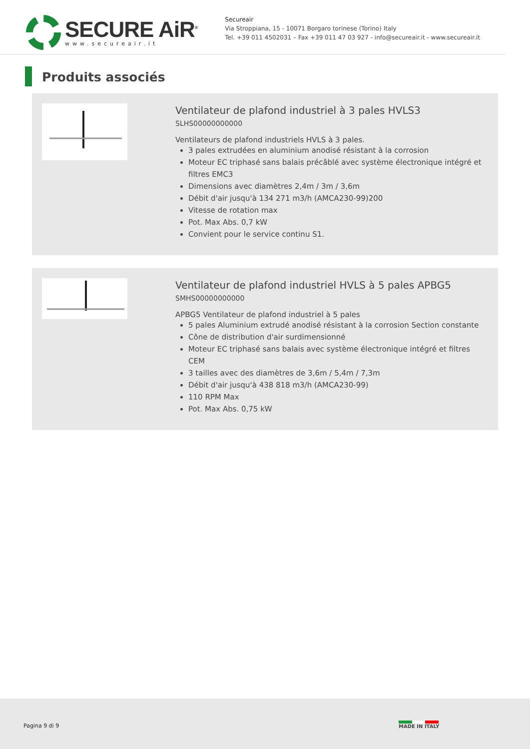SECURE AiR<sup>®</sup>
www.secureair.it
Secureair
Via Stroppiana, 15 - 10071 Borgaro torinese (Torino) Italy
Tel. +39 011 4502031 – Fax +39 011 47 03 927 - info@secureair.it - www.secureair.it
Produits associés
Ventilateur de plafond industriel à 3 pales HVLS3
SLHS00000000000
Ventilateurs de plafond industriels HVLS à 3 pales.
3 pales extrudées en aluminium anodisé résistant à la corrosion
Moteur EC triphasé sans balais précâblé avec système électronique intégré et filtres EMC3
Dimensions avec diamètres 2,4m / 3m / 3,6m
Débit d'air jusqu'à 134 271 m3/h (AMCA230-99)200
Vitesse de rotation max
Pot. Max Abs. 0,7 kW
Convient pour le service continu S1.
Ventilateur de plafond industriel HVLS à 5 pales APBG5
SMHS00000000000
APBG5 Ventilateur de plafond industriel à 5 pales
5 pales Aluminium extrudé anodisé résistant à la corrosion Section constante
Cône de distribution d'air surdimensionné
Moteur EC triphasé sans balais avec système électronique intégré et filtres CEM
3 tailles avec des diamètres de 3,6m / 5,4m / 7,3m
Débit d'air jusqu'à 438 818 m3/h (AMCA230-99)
110 RPM Max
Pot. Max Abs. 0,75 kW
Pagina 9 di 9 MADE IN ITALY